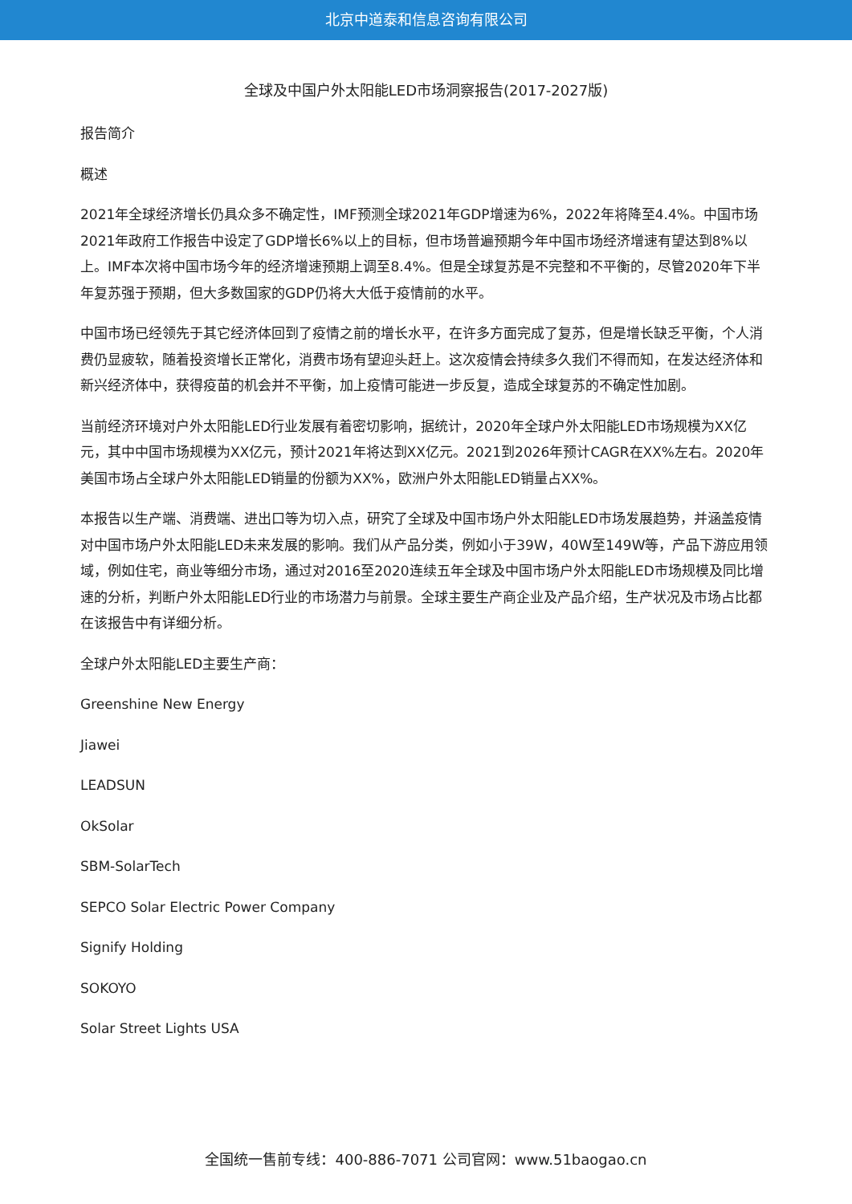北京中道泰和信息咨询有限公司
全球及中国户外太阳能LED市场洞察报告(2017-2027版)
报告简介
概述
2021年全球经济增长仍具众多不确定性，IMF预测全球2021年GDP增速为6%，2022年将降至4.4%。中国市场2021年政府工作报告中设定了GDP增长6%以上的目标，但市场普遍预期今年中国市场经济增速有望达到8%以上。IMF本次将中国市场今年的经济增速预期上调至8.4%。但是全球复苏是不完整和不平衡的，尽管2020年下半年复苏强于预期，但大多数国家的GDP仍将大大低于疫情前的水平。
中国市场已经领先于其它经济体回到了疫情之前的增长水平，在许多方面完成了复苏，但是增长缺乏平衡，个人消费仍显疲软，随着投资增长正常化，消费市场有望迎头赶上。这次疫情会持续多久我们不得而知，在发达经济体和新兴经济体中，获得疫苗的机会并不平衡，加上疫情可能进一步反复，造成全球复苏的不确定性加剧。
当前经济环境对户外太阳能LED行业发展有着密切影响，据统计，2020年全球户外太阳能LED市场规模为XX亿元，其中中国市场规模为XX亿元，预计2021年将达到XX亿元。2021到2026年预计CAGR在XX%左右。2020年美国市场占全球户外太阳能LED销量的份额为XX%，欧洲户外太阳能LED销量占XX%。
本报告以生产端、消费端、进出口等为切入点，研究了全球及中国市场户外太阳能LED市场发展趋势，并涵盖疫情对中国市场户外太阳能LED未来发展的影响。我们从产品分类，例如小于39W，40W至149W等，产品下游应用领域，例如住宅，商业等细分市场，通过对2016至2020连续五年全球及中国市场户外太阳能LED市场规模及同比增速的分析，判断户外太阳能LED行业的市场潜力与前景。全球主要生产商企业及产品介绍，生产状况及市场占比都在该报告中有详细分析。
全球户外太阳能LED主要生产商：
Greenshine New Energy
Jiawei
LEADSUN
OkSolar
SBM-SolarTech
SEPCO Solar Electric Power Company
Signify Holding
SOKOYO
Solar Street Lights USA
全国统一售前专线：400-886-7071 公司官网：www.51baogao.cn